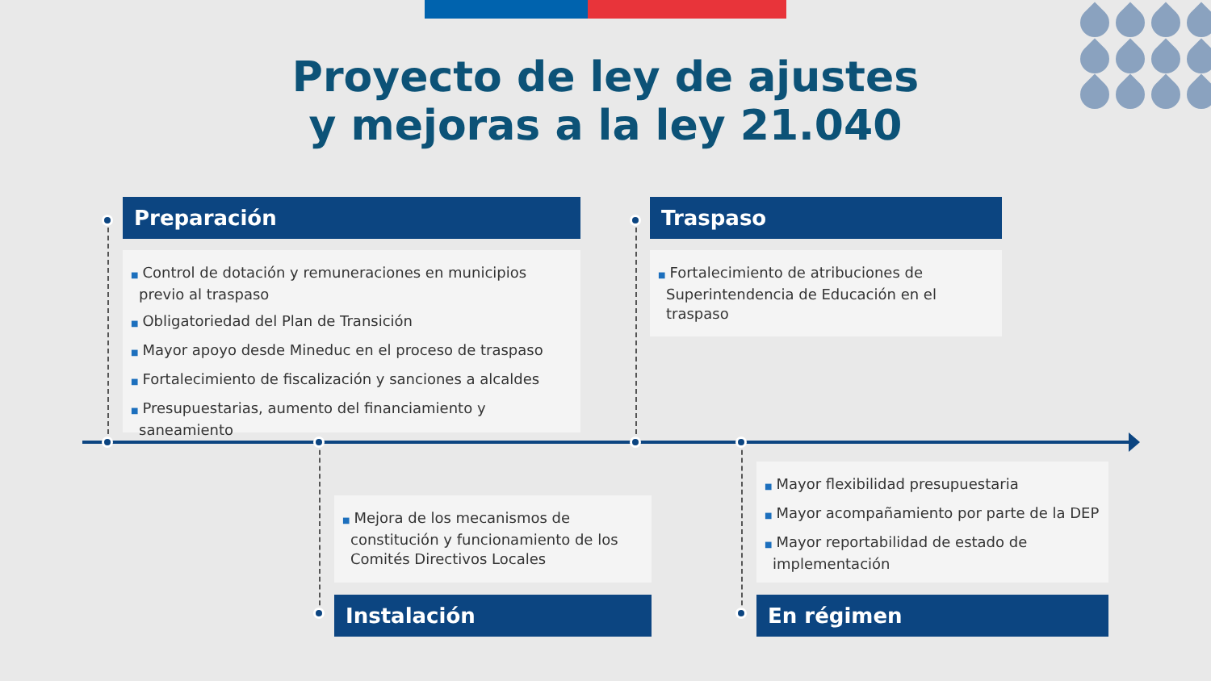Proyecto de ley de ajustes
y mejoras a la ley 21.040
Preparación
■ Control de dotación y remuneraciones en municipios previo al traspaso
■ Obligatoriedad del Plan de Transición
■ Mayor apoyo desde Mineduc en el proceso de traspaso
■ Fortalecimiento de fiscalización y sanciones a alcaldes
■ Presupuestarias, aumento del financiamiento y saneamiento
Traspaso
■ Fortalecimiento de atribuciones de Superintendencia de Educación en el traspaso
■ Mejora de los mecanismos de constitución y funcionamiento de los Comités Directivos Locales
Instalación
■ Mayor flexibilidad presupuestaria
■ Mayor acompañamiento por parte de la DEP
■ Mayor reportabilidad de estado de implementación
En régimen